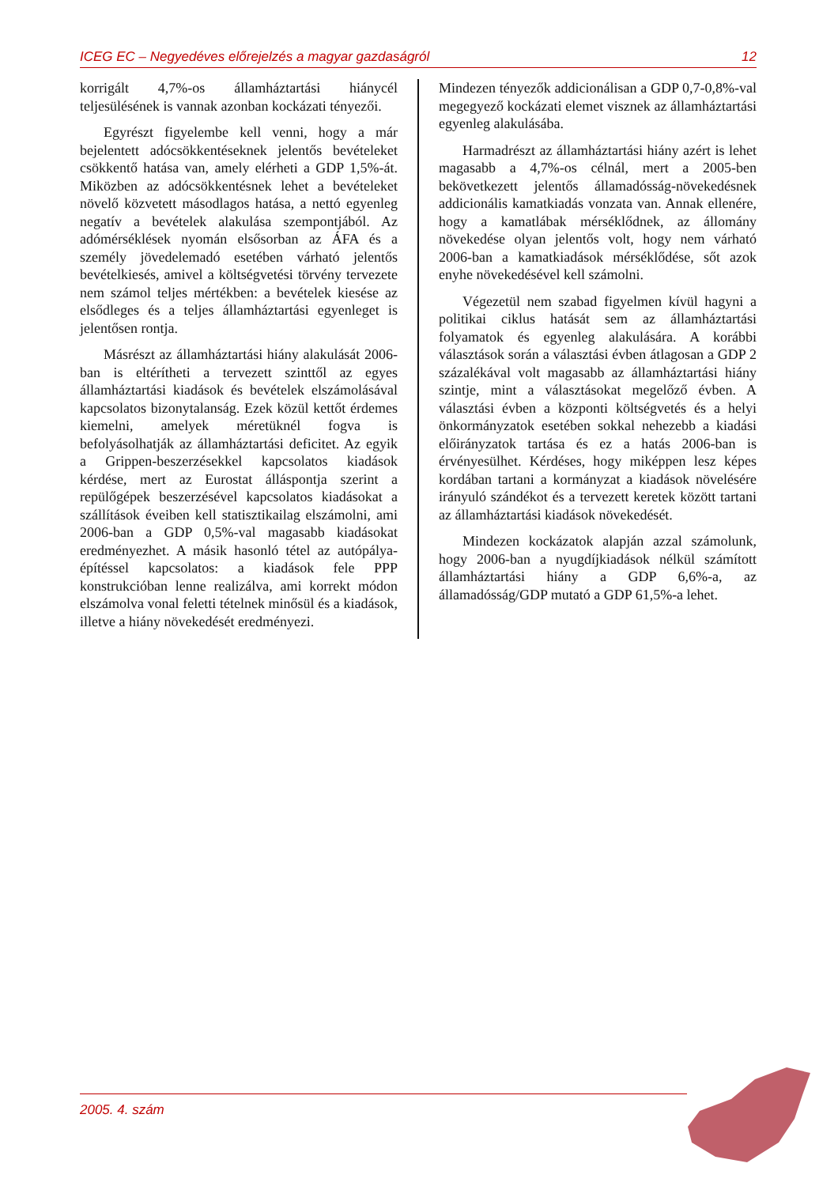ICEG EC – Negyedéves előrejelzés a magyar gazdaságról 12
korrigált 4,7%-os államháztartási hiánycél teljesülésének is vannak azonban kockázati tényezői.
Egyrészt figyelembe kell venni, hogy a már bejelentett adócsökkentéseknek jelentős bevételeket csökkentő hatása van, amely elérheti a GDP 1,5%-át. Miközben az adócsökkentésnek lehet a bevételeket növelő közvetett másodlagos hatása, a nettó egyenleg negatív a bevételek alakulása szempontjából. Az adómérséklések nyomán elsősorban az ÁFA és a személy jövedelemadó esetében várható jelentős bevételkiesés, amivel a költségvetési törvény tervezete nem számol teljes mértékben: a bevételek kiesése az elsődleges és a teljes államháztartási egyenleget is jelentősen rontja.
Másrészt az államháztartási hiány alakulását 2006-ban is eltérítheti a tervezett szinttől az egyes államháztartási kiadások és bevételek elszámolásával kapcsolatos bizonytalanság. Ezek közül kettőt érdemes kiemelni, amelyek méretüknél fogva is befolyásolhatják az államháztartási deficitet. Az egyik a Grippen-beszerzésekkel kapcsolatos kiadások kérdése, mert az Eurostat álláspontja szerint a repülőgépek beszerzésével kapcsolatos kiadásokat a szállítások éveiben kell statisztikailag elszámolni, ami 2006-ban a GDP 0,5%-val magasabb kiadásokat eredményezhet. A másik hasonló tétel az autópálya-építéssel kapcsolatos: a kiadások fele PPP konstrukcióban lenne realizálva, ami korrekt módon elszámolva vonal feletti tételnek minősül és a kiadások, illetve a hiány növekedését eredményezi.
Mindezen tényezők addicionálisan a GDP 0,7-0,8%-val megegyező kockázati elemet visznek az államháztartási egyenleg alakulásába.
Harmadrészt az államháztartási hiány azért is lehet magasabb a 4,7%-os célnál, mert a 2005-ben bekövetkezett jelentős államadósság-növekedésnek addicionális kamatkiadás vonzata van. Annak ellenére, hogy a kamatlábak mérséklődnek, az állomány növekedése olyan jelentős volt, hogy nem várható 2006-ban a kamatkiadások mérséklődése, sőt azok enyhe növekedésével kell számolni.
Végezetül nem szabad figyelmen kívül hagyni a politikai ciklus hatását sem az államháztartási folyamatok és egyenleg alakulására. A korábbi választások során a választási évben átlagosan a GDP 2 százalékával volt magasabb az államháztartási hiány szintje, mint a választásokat megelőző évben. A választási évben a központi költségvetés és a helyi önkormányzatok esetében sokkal nehezebb a kiadási előirányzatok tartása és ez a hatás 2006-ban is érvényesülhet. Kérdéses, hogy miképpen lesz képes kordában tartani a kormányzat a kiadások növelésére irányuló szándékot és a tervezett keretek között tartani az államháztartási kiadások növekedését.
Mindezen kockázatok alapján azzal számolunk, hogy 2006-ban a nyugdíjkiadások nélkül számított államháztartási hiány a GDP 6,6%-a, az államadósság/GDP mutató a GDP 61,5%-a lehet.
2005. 4. szám